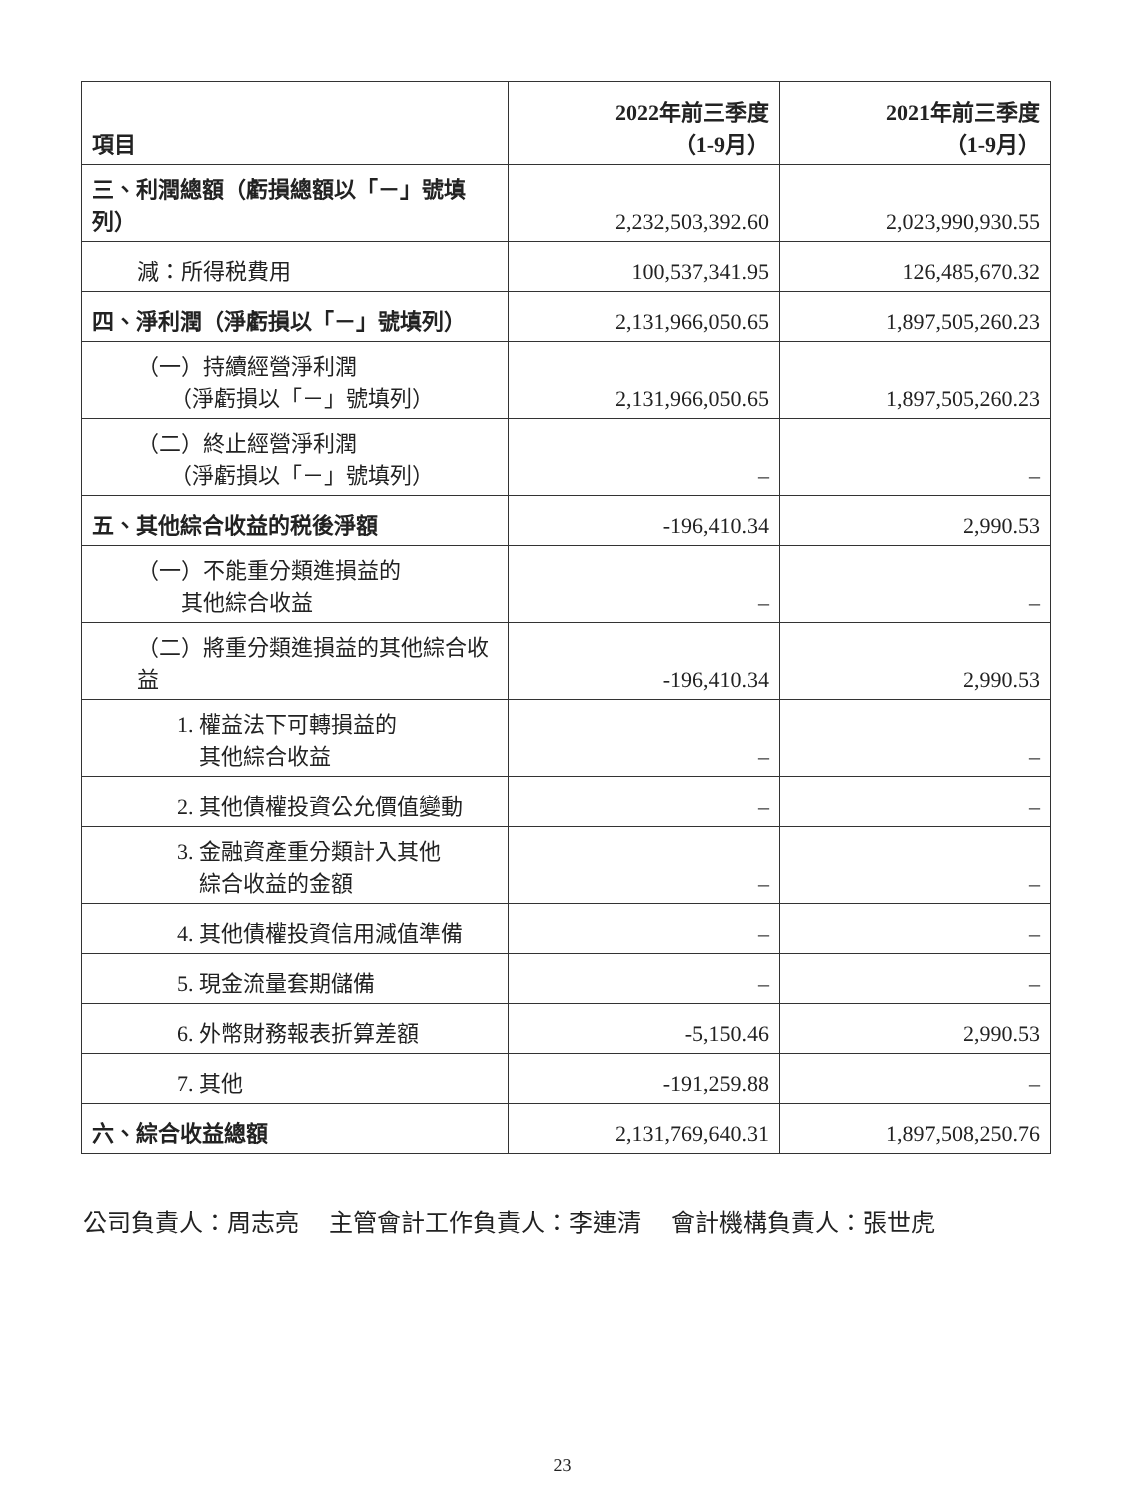| 項目 | 2022年前三季度 （1-9月） | 2021年前三季度 （1-9月） |
| --- | --- | --- |
| 三、利潤總額（虧損總額以「－」號填列） | 2,232,503,392.60 | 2,023,990,930.55 |
| 減：所得税費用 | 100,537,341.95 | 126,485,670.32 |
| 四、淨利潤（淨虧損以「－」號填列） | 2,131,966,050.65 | 1,897,505,260.23 |
| （一）持續經營淨利潤 （淨虧損以「－」號填列） | 2,131,966,050.65 | 1,897,505,260.23 |
| （二）終止經營淨利潤 （淨虧損以「－」號填列） | – | – |
| 五、其他綜合收益的税後淨額 | -196,410.34 | 2,990.53 |
| （一）不能重分類進損益的 其他綜合收益 | – | – |
| （二）將重分類進損益的其他綜合收益 | -196,410.34 | 2,990.53 |
| 1. 權益法下可轉損益的 其他綜合收益 | – | – |
| 2. 其他債權投資公允價值變動 | – | – |
| 3. 金融資產重分類計入其他 綜合收益的金額 | – | – |
| 4. 其他債權投資信用減值準備 | – | – |
| 5. 現金流量套期儲備 | – | – |
| 6. 外幣財務報表折算差額 | -5,150.46 | 2,990.53 |
| 7. 其他 | -191,259.88 | – |
| 六、綜合收益總額 | 2,131,769,640.31 | 1,897,508,250.76 |
公司負責人：周志亮　 主管會計工作負責人：李連清　 會計機構負責人：張世虎
23